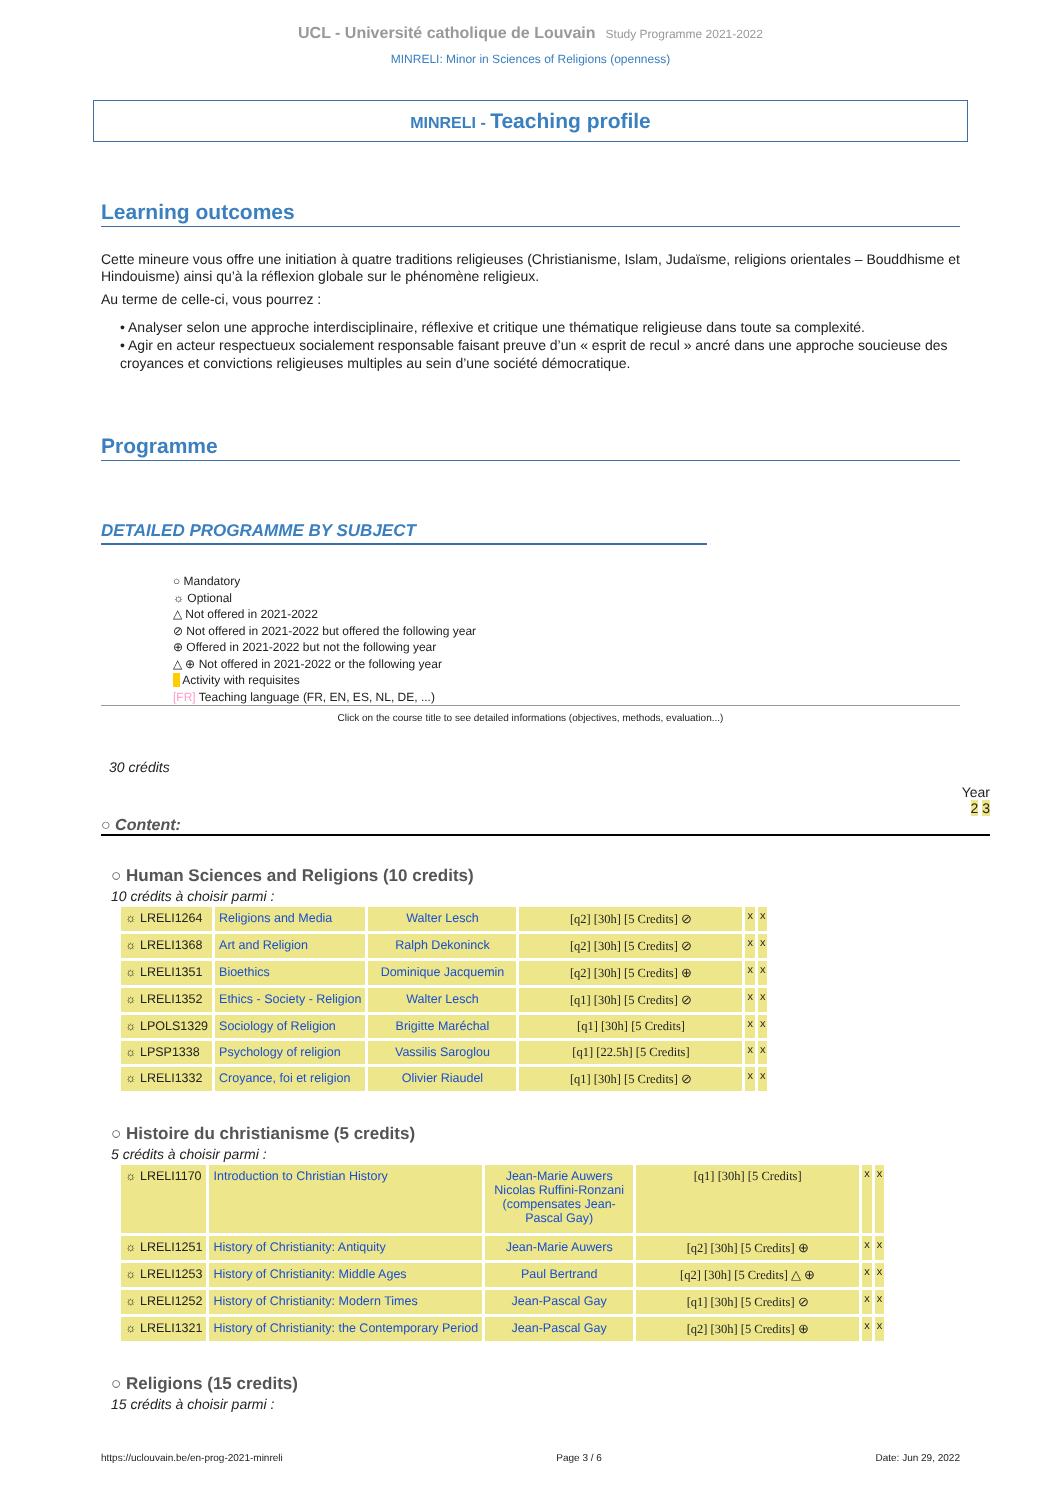UCL - Université catholique de Louvain Study Programme 2021-2022
MINRELI: Minor in Sciences of Religions (openness)
MINRELI - Teaching profile
Learning outcomes
Cette mineure vous offre une initiation à quatre traditions religieuses (Christianisme, Islam, Judaïsme, religions orientales – Bouddhisme et Hindouisme) ainsi qu’à la réflexion globale sur le phénomène religieux.
Au terme de celle-ci, vous pourrez :
• Analyser selon une approche interdisciplinaire, réflexive et critique une thématique religieuse dans toute sa complexité.
• Agir en acteur respectueux socialement responsable faisant preuve d’un « esprit de recul » ancré dans une approche soucieuse des croyances et convictions religieuses multiples au sein d’une société démocratique.
Programme
DETAILED PROGRAMME BY SUBJECT
○ Mandatory
☼ Optional
△ Not offered in 2021-2022
⊘ Not offered in 2021-2022 but offered the following year
⊕ Offered in 2021-2022 but not the following year
△ ⊕ Not offered in 2021-2022 or the following year
Activity with requisites
[FR] Teaching language (FR, EN, ES, NL, DE, ...)
Click on the course title to see detailed informations (objectives, methods, evaluation...)
30 crédits
Year
2 3
○ Content:
○ Human Sciences and Religions (10 credits)
10 crédits à choisir parmi :
| ☼ LRELI1264 | Religions and Media | Walter Lesch | [q2] [30h] [5 Credits] ⊘ | x | x |
| ☼ LRELI1368 | Art and Religion | Ralph Dekoninck | [q2] [30h] [5 Credits] ⊘ | x | x |
| ☼ LRELI1351 | Bioethics | Dominique Jacquemin | [q2] [30h] [5 Credits] ⊕ | x | x |
| ☼ LRELI1352 | Ethics - Society - Religion | Walter Lesch | [q1] [30h] [5 Credits] ⊘ | x | x |
| ☼ LPOLS1329 | Sociology of Religion | Brigitte Maréchal | [q1] [30h] [5 Credits] | x | x |
| ☼ LPSP1338 | Psychology of religion | Vassilis Saroglou | [q1] [22.5h] [5 Credits] | x | x |
| ☼ LRELI1332 | Croyance, foi et religion | Olivier Riaudel | [q1] [30h] [5 Credits] ⊘ | x | x |
○ Histoire du christianisme (5 credits)
5 crédits à choisir parmi :
| ☼ LRELI1170 | Introduction to Christian History | Jean-Marie Auwers Nicolas Ruffini-Ronzani (compensates Jean-Pascal Gay) | [q1] [30h] [5 Credits] | x | x |
| ☼ LRELI1251 | History of Christianity: Antiquity | Jean-Marie Auwers | [q2] [30h] [5 Credits] ⊕ | x | x |
| ☼ LRELI1253 | History of Christianity: Middle Ages | Paul Bertrand | [q2] [30h] [5 Credits] △ ⊕ | x | x |
| ☼ LRELI1252 | History of Christianity: Modern Times | Jean-Pascal Gay | [q1] [30h] [5 Credits] ⊘ | x | x |
| ☼ LRELI1321 | History of Christianity: the Contemporary Period | Jean-Pascal Gay | [q2] [30h] [5 Credits] ⊕ | x | x |
○ Religions (15 credits)
15 crédits à choisir parmi :
https://uclouvain.be/en-prog-2021-minreli Page 3 / 6 Date: Jun 29, 2022